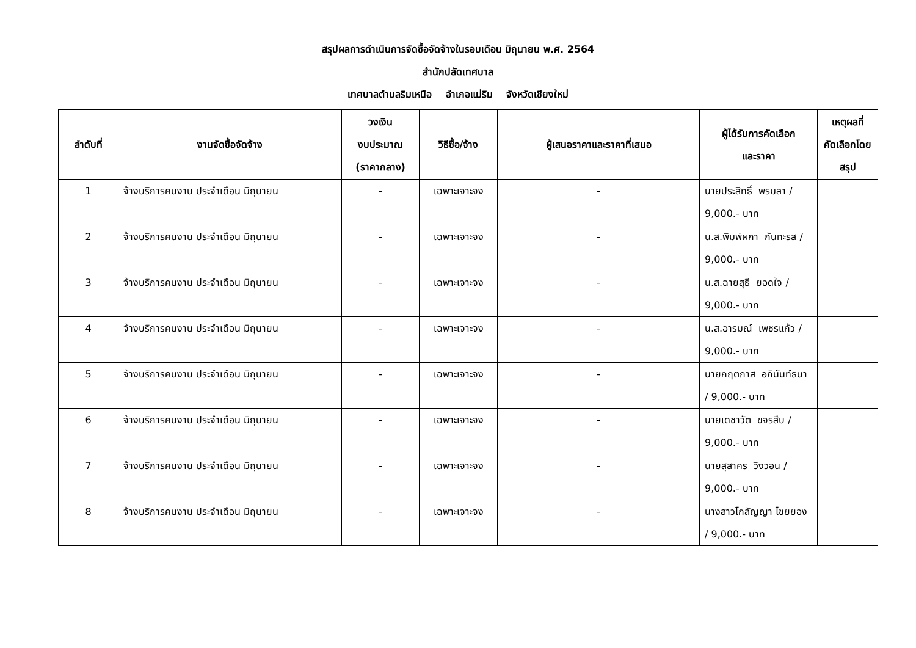สรุปผลการดำเนินการจัดซื้อจัดจ้างในรอบเดือน มิถุนายน พ.ศ. 2564
สำนักปลัดเทศบาล
เทศบาลตำบลริมเหนือ อำเภอแม่ริม จังหวัดเชียงใหม่
| ลำดับที่ | งานจัดซื้อจัดจ้าง | วงเงิน งบประมาณ (ราคากลาง) | วิธีซื้อ/จ้าง | ผู้เสนอราคาและราคาที่เสนอ | ผู้ได้รับการคัดเลือก และราคา | เหตุผลที่ คัดเลือกโดย สรุป |
| --- | --- | --- | --- | --- | --- | --- |
| 1 | จ้างบริการคนงาน ประจำเดือน มิถุนายน | - | เฉพาะเจาะจง | - | นายประสิทธิ์ พรมลา / 9,000.- บาท | |
| 2 | จ้างบริการคนงาน ประจำเดือน มิถุนายน | - | เฉพาะเจาะจง | - | น.ส.พิมพ์ผกา กันทะรส / 9,000.- บาท | |
| 3 | จ้างบริการคนงาน ประจำเดือน มิถุนายน | - | เฉพาะเจาะจง | - | น.ส.ฉายสุธี ยอดใจ / 9,000.- บาท | |
| 4 | จ้างบริการคนงาน ประจำเดือน มิถุนายน | - | เฉพาะเจาะจง | - | น.ส.อารมณ์ เพชรแก้ว / 9,000.- บาท | |
| 5 | จ้างบริการคนงาน ประจำเดือน มิถุนายน | - | เฉพาะเจาะจง | - | นายกฤตภาส อภินันท์ธนา / 9,000.- บาท | |
| 6 | จ้างบริการคนงาน ประจำเดือน มิถุนายน | - | เฉพาะเจาะจง | - | นายเดชาวัต ขจรสืบ / 9,000.- บาท | |
| 7 | จ้างบริการคนงาน ประจำเดือน มิถุนายน | - | เฉพาะเจาะจง | - | นายสุสาคร วิงวอน / 9,000.- บาท | |
| 8 | จ้างบริการคนงาน ประจำเดือน มิถุนายน | - | เฉพาะเจาะจง | - | นางสาวโกลัญญา ไชยยอง / 9,000.- บาท | |